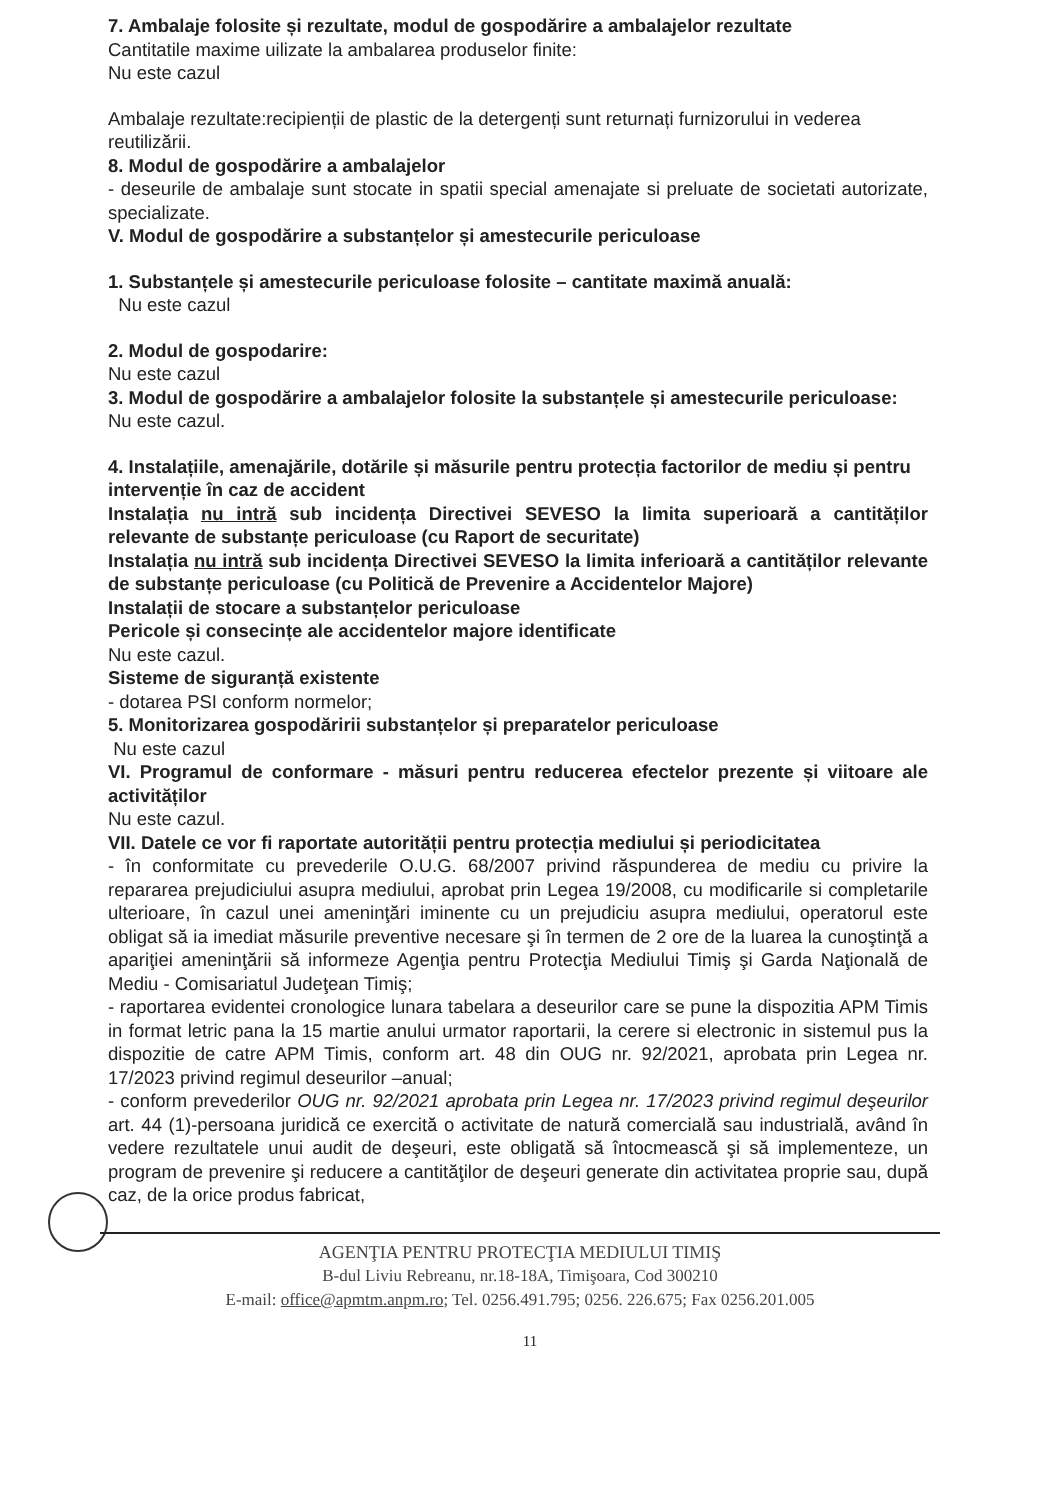7. Ambalaje folosite și rezultate, modul de gospodărire a ambalajelor rezultate
Cantitatile maxime uilizate la ambalarea produselor finite:
Nu este cazul
Ambalaje rezultate:recipienții de plastic de la detergenți sunt returnați furnizorului in vederea reutilizării.
8. Modul de gospodărire a ambalajelor
- deseurile de ambalaje sunt stocate in spatii special amenajate si preluate de societati autorizate, specializate.
V. Modul de gospodărire a substanțelor și amestecurile periculoase
1. Substanțele și amestecurile periculoase folosite – cantitate maximă anuală:
Nu este cazul
2. Modul de gospodarire:
Nu este cazul
3. Modul de gospodărire a ambalajelor folosite la substanțele și amestecurile periculoase:
Nu este cazul.
4. Instalațiile, amenajările, dotările și măsurile pentru protecția factorilor de mediu și pentru intervenție în caz de accident
Instalația nu intră sub incidența Directivei SEVESO la limita superioară a cantităților relevante de substanțe periculoase (cu Raport de securitate)
Instalația nu intră sub incidența Directivei SEVESO la limita inferioară a cantităților relevante de substanțe periculoase (cu Politică de Prevenire a Accidentelor Majore)
Instalații de stocare a substanțelor periculoase
Pericole și consecințe ale accidentelor majore identificate
Nu este cazul.
Sisteme de siguranță existente
- dotarea PSI conform normelor;
5. Monitorizarea gospodăririi substanțelor și preparatelor periculoase
Nu este cazul
VI. Programul de conformare - măsuri pentru reducerea efectelor prezente și viitoare ale activităților
Nu este cazul.
VII. Datele ce vor fi raportate autorității pentru protecția mediului și periodicitatea
- în conformitate cu prevederile O.U.G. 68/2007 privind răspunderea de mediu cu privire la repararea prejudiciului asupra mediului, aprobat prin Legea 19/2008, cu modificarile si completarile ulterioare, în cazul unei ameninţări iminente cu un prejudiciu asupra mediului, operatorul este obligat să ia imediat măsurile preventive necesare şi în termen de 2 ore de la luarea la cunoştinţă a apariţiei ameninţării să informeze Agenţia pentru Protecţia Mediului Timiş şi Garda Naţională de Mediu - Comisariatul Judeţean Timiş;
- raportarea evidentei cronologice lunara tabelara a deseurilor care se pune la dispozitia APM Timis in format letric pana la 15 martie anului urmator raportarii, la cerere si electronic in sistemul pus la dispozitie de catre APM Timis, conform art. 48 din OUG nr. 92/2021, aprobata prin Legea nr. 17/2023 privind regimul deseurilor –anual;
- conform prevederilor OUG nr. 92/2021 aprobata prin Legea nr. 17/2023 privind regimul deşeurilor art. 44 (1)-persoana juridică ce exercită o activitate de natură comercială sau industrială, având în vedere rezultatele unui audit de deşeuri, este obligată să întocmească şi să implementeze, un program de prevenire şi reducere a cantităţilor de deşeuri generate din activitatea proprie sau, după caz, de la orice produs fabricat,
AGENŢIA PENTRU PROTECŢIA MEDIULUI TIMIŞ
B-dul Liviu Rebreanu, nr.18-18A, Timişoara, Cod 300210
E-mail: office@apmtm.anpm.ro; Tel. 0256.491.795; 0256. 226.675; Fax 0256.201.005
11